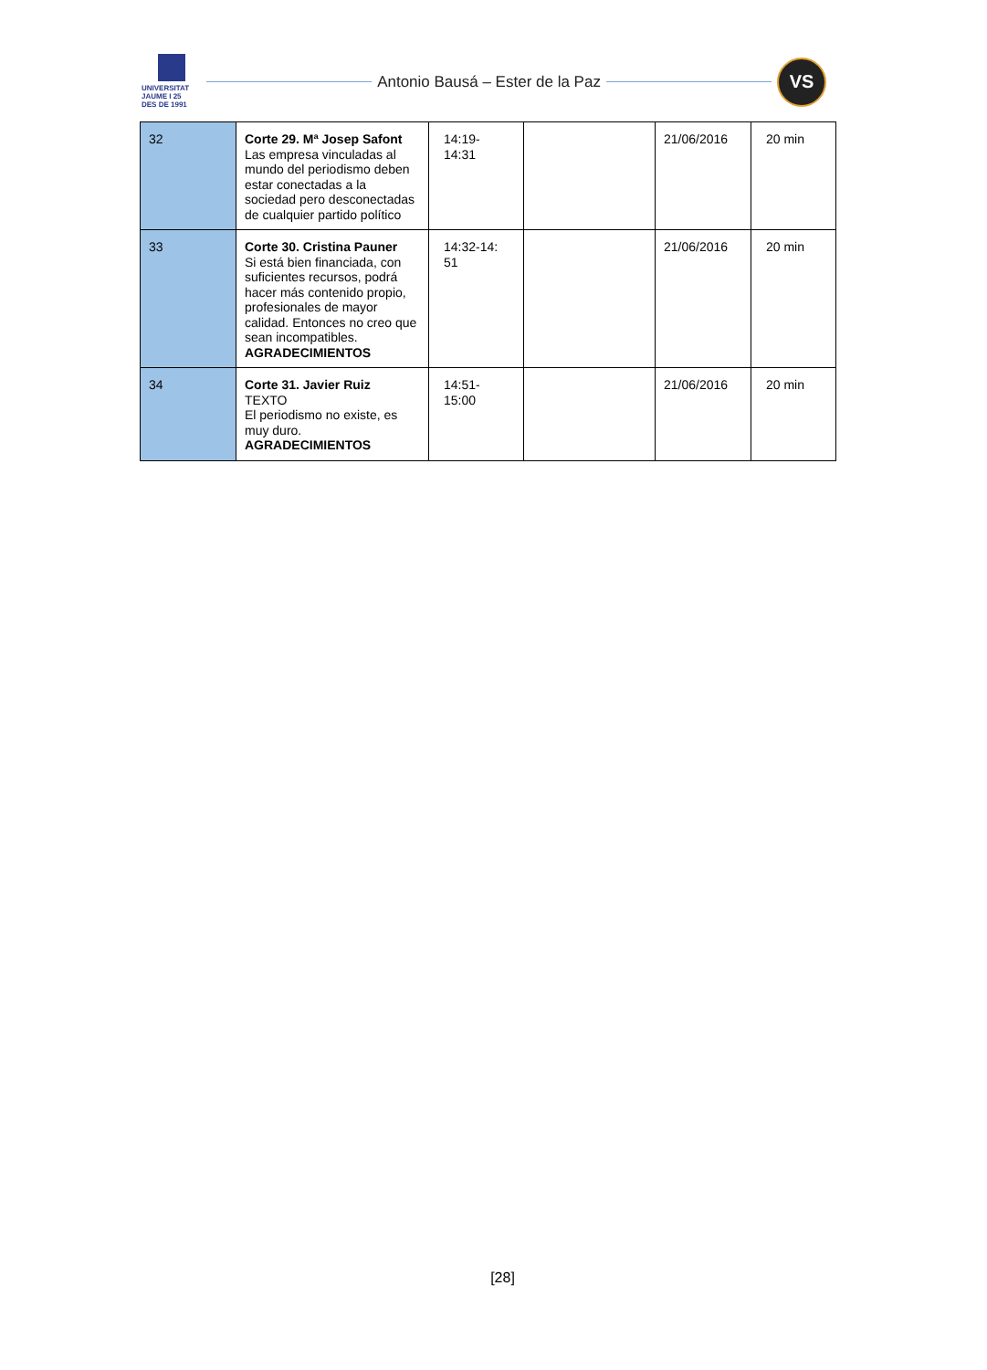UNIVERSITAT
JAUME I 25
DES DE 1991
Antonio Bausá – Ester de la Paz
VS
| 32 | Corte 29. Mª Josep Safont Las empresa vinculadas al mundo del periodismo deben estar conectadas a la sociedad pero desconectadas de cualquier partido político | 14:19- 14:31 | | 21/06/2016 | 20 min |
| 33 | Corte 30. Cristina Pauner Si está bien financiada, con suficientes recursos, podrá hacer más contenido propio, profesionales de mayor calidad. Entonces no creo que sean incompatibles. AGRADECIMIENTOS | 14:32-14: 51 | | 21/06/2016 | 20 min |
| 34 | Corte 31. Javier Ruiz TEXTO El periodismo no existe, es muy duro. AGRADECIMIENTOS | 14:51- 15:00 | | 21/06/2016 | 20 min |
[28]